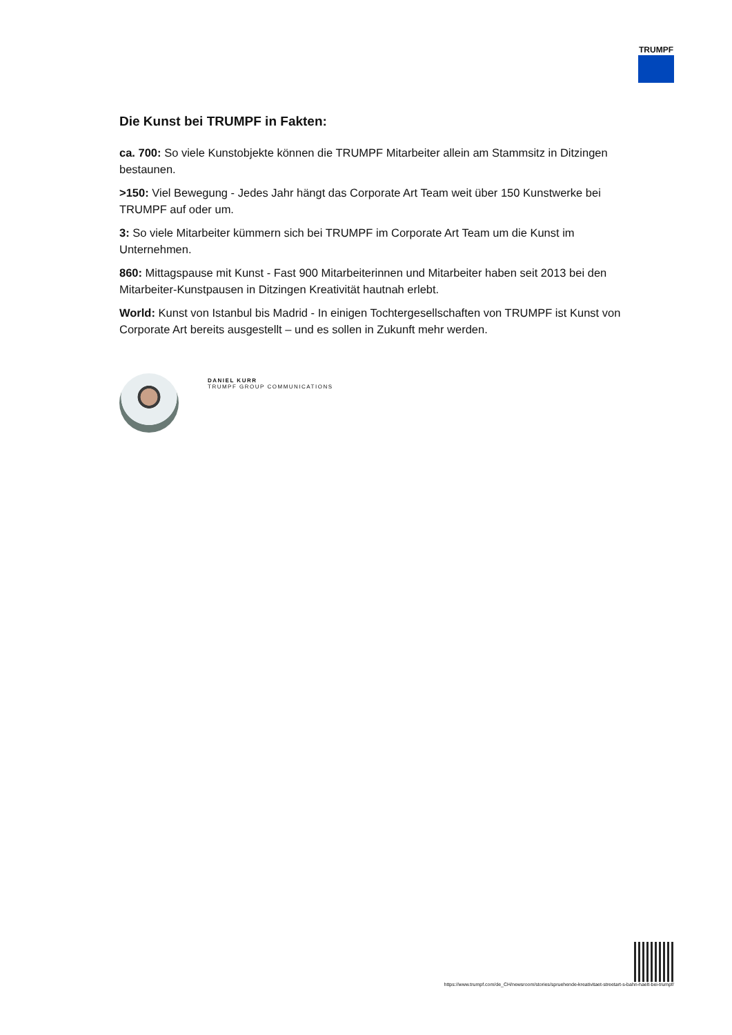TRUMPF
Die Kunst bei TRUMPF in Fakten:
ca. 700: So viele Kunstobjekte können die TRUMPF Mitarbeiter allein am Stammsitz in Ditzingen bestaunen.
>150: Viel Bewegung - Jedes Jahr hängt das Corporate Art Team weit über 150 Kunstwerke bei TRUMPF auf oder um.
3: So viele Mitarbeiter kümmern sich bei TRUMPF im Corporate Art Team um die Kunst im Unternehmen.
860: Mittagspause mit Kunst - Fast 900 Mitarbeiterinnen und Mitarbeiter haben seit 2013 bei den Mitarbeiter-Kunstpausen in Ditzingen Kreativität hautnah erlebt.
World: Kunst von Istanbul bis Madrid - In einigen Tochtergesellschaften von TRUMPF ist Kunst von Corporate Art bereits ausgestellt – und es sollen in Zukunft mehr werden.
DANIEL KURR
TRUMPF GROUP COMMUNICATIONS
https://www.trumpf.com/de_CH/newsroom/stories/spruehende-kreativitaet-streetart-s-bahn-haelt-bei-trumpf/